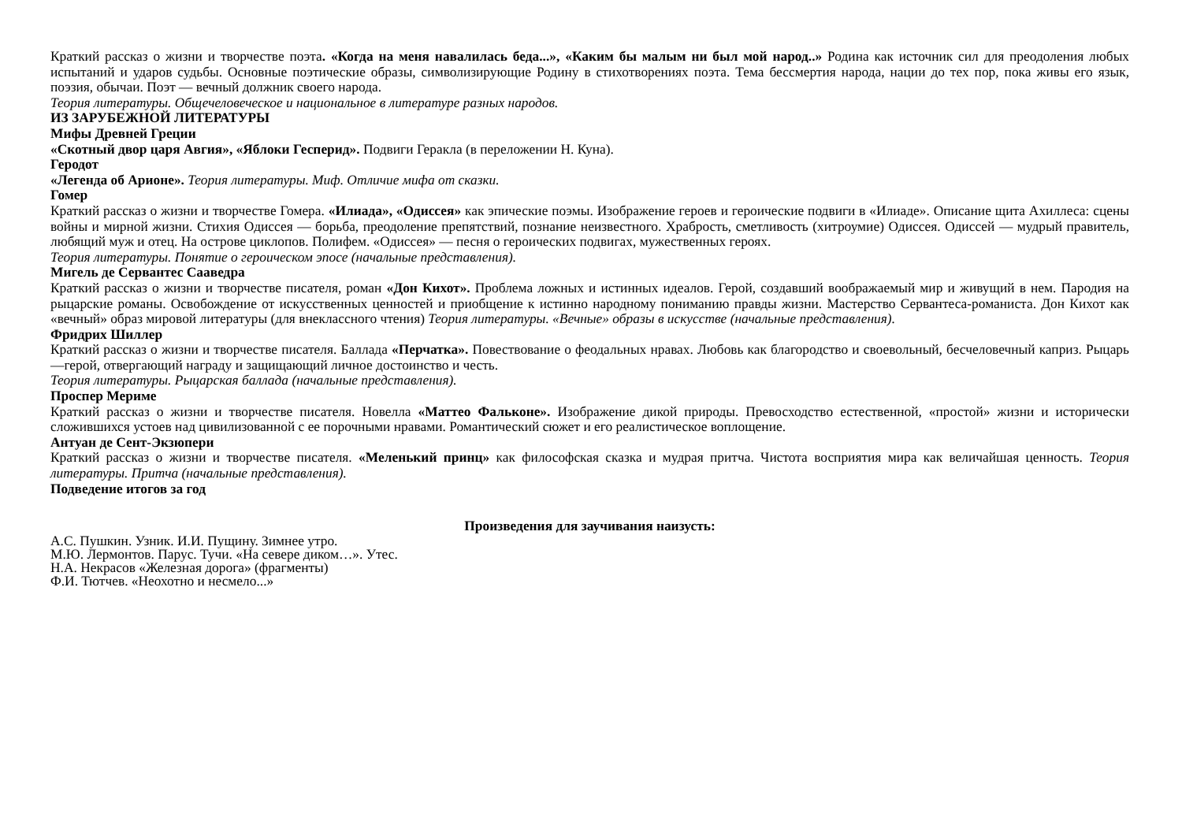Краткий рассказ о жизни и творчестве поэта. «Когда на меня навалилась беда...», «Каким бы малым ни был мой народ..» Родина как источник сил для преодоления любых испытаний и ударов судьбы. Основные поэтические образы, символизирующие Родину в стихотворениях поэта. Тема бессмертия народа, нации до тех пор, пока живы его язык, поэзия, обычаи. Поэт — вечный должник своего народа.
Теория литературы. Общечеловеческое и национальное в литературе разных народов.
ИЗ ЗАРУБЕЖНОЙ ЛИТЕРАТУРЫ
Мифы Древней Греции
«Скотный двор царя Авгия», «Яблоки Гесперид». Подвиги Геракла (в переложении Н. Куна).
Геродот
«Легенда об Арионе». Теория литературы. Миф. Отличие мифа от сказки.
Гомер
Краткий рассказ о жизни и творчестве Гомера. «Илиада», «Одиссея» как эпические поэмы. Изображение героев и героические подвиги в «Илиаде». Описание щита Ахиллеса: сцены войны и мирной жизни. Стихия Одиссея — борьба, преодоление препятствий, познание неизвестного. Храбрость, сметливость (хитроумие) Одиссея. Одиссей — мудрый правитель, любящий муж и отец. На острове циклопов. Полифем. «Одиссея» — песня о героических подвигах, мужественных героях.
Теория литературы. Понятие о героическом эпосе (начальные представления).
Мигель де Сервантес Сааведра
Краткий рассказ о жизни и творчестве писателя, роман «Дон Кихот». Проблема ложных и истинных идеалов. Герой, создавший воображаемый мир и живущий в нем. Пародия на рыцарские романы. Освобождение от искусственных ценностей и приобщение к истинно народному пониманию правды жизни. Мастерство Сервантеса-романиста. Дон Кихот как «вечный» образ мировой литературы (для внеклассного чтения) Теория литературы. «Вечные» образы в искусстве (начальные представления).
Фридрих Шиллер
Краткий рассказ о жизни и творчестве писателя. Баллада «Перчатка». Повествование о феодальных нравах. Любовь как благородство и своевольный, бесчеловечный каприз. Рыцарь —герой, отвергающий награду и защищающий личное достоинство и честь.
Теория литературы. Рыцарская баллада (начальные представления).
Проспер Мериме
Краткий рассказ о жизни и творчестве писателя. Новелла «Маттео Фальконе». Изображение дикой природы. Превосходство естественной, «простой» жизни и исторически сложившихся устоев над цивилизованной с ее порочными нравами. Романтический сюжет и его реалистическое воплощение.
Антуан де Сент-Экзюпери
Краткий рассказ о жизни и творчестве писателя. «Меленький принц» как философская сказка и мудрая притча. Чистота восприятия мира как величайшая ценность. Теория литературы. Притча (начальные представления).
Подведение итогов за год
Произведения для заучивания наизусть:
А.С. Пушкин. Узник. И.И. Пущину. Зимнее утро.
М.Ю. Лермонтов. Парус. Тучи. «На севере диком…». Утес.
Н.А. Некрасов «Железная дорога» (фрагменты)
Ф.И. Тютчев. «Неохотно и несмело...»